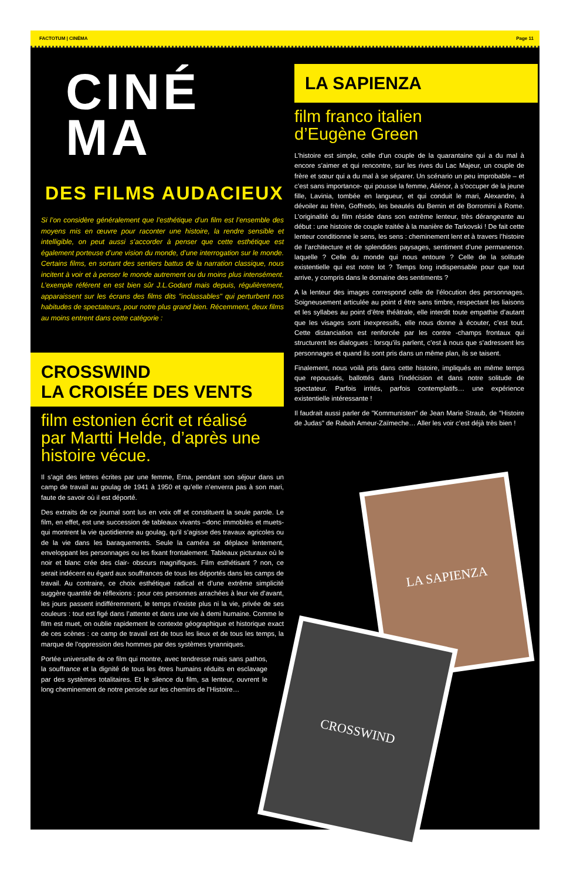FACTOTUM | CINÉMA Page 11
CINÉ
MA
DES FILMS AUDACIEUX
Si l’on considère généralement que l’esthétique d’un film est l’ensemble des moyens mis en œuvre pour raconter une histoire, la rendre sensible et intelligible, on peut aussi s’accorder à penser que cette esthétique est également porteuse d’une vision du monde, d’une interrogation sur le monde. Certains films, en sortant des sentiers battus de la narration classique, nous incitent à voir et à penser le monde autrement ou du moins plus intensément. L’exemple référent en est bien sûr J.L.Godard mais depuis, régulièrement, apparaissent sur les écrans des films dits "inclassables" qui perturbent nos habitudes de spectateurs, pour notre plus grand bien. Récemment, deux films au moins entrent dans cette catégorie :
CROSSWIND
LA CROISÉE DES VENTS
film estonien écrit et réalisé par Martti Helde, d’après une histoire vécue.
Il s’agit des lettres écrites par une femme, Erna, pendant son séjour dans un camp de travail au goulag de 1941 à 1950 et qu’elle n’enverra pas à son mari, faute de savoir où il est déporté.
Des extraits de ce journal sont lus en voix off et constituent la seule parole. Le film, en effet, est une succession de tableaux vivants –donc immobiles et muets- qui montrent la vie quotidienne au goulag, qu’il s’agisse des travaux agricoles ou de la vie dans les baraquements. Seule la caméra se déplace lentement, enveloppant les personnages ou les fixant frontalement. Tableaux picturaux où le noir et blanc crée des clair- obscurs magnifiques. Film esthétisant ? non, ce serait indécent eu égard aux souffrances de tous les déportés dans les camps de travail. Au contraire, ce choix esthétique radical et d’une extrême simplicité suggère quantité de réflexions : pour ces personnes arrachées à leur vie d’avant, les jours passent indifféremment, le temps n’existe plus ni la vie, privée de ses couleurs : tout est figé dans l’attente et dans une vie à demi humaine. Comme le film est muet, on oublie rapidement le contexte géographique et historique exact de ces scènes : ce camp de travail est de tous les lieux et de tous les temps, la marque de l’oppression des hommes par des systèmes tyranniques.
Portée universelle de ce film qui montre, avec tendresse mais sans pathos, la souffrance et la dignité de tous les êtres humains réduits en esclavage par des systèmes totalitaires. Et le silence du film, sa lenteur, ouvrent le long cheminement de notre pensée sur les chemins de l’Histoire…
LA SAPIENZA
film franco italien
d’Eugène Green
L’histoire est simple, celle d’un couple de la quarantaine qui a du mal à encore s’aimer et qui rencontre, sur les rives du Lac Majeur, un couple de frère et sœur qui a du mal à se séparer. Un scénario un peu improbable – et c’est sans importance- qui pousse la femme, Aliénor, à s’occuper de la jeune fille, Lavinia, tombée en langueur, et qui conduit le mari, Alexandre, à dévoiler au frère, Goffredo, les beautés du Bernin et de Borromini à Rome. L’originalité du film réside dans son extrême lenteur, très dérangeante au début : une histoire de couple traitée à la manière de Tarkovski ! De fait cette lenteur conditionne le sens, les sens : cheminement lent et à travers l’histoire de l’architecture et de splendides paysages, sentiment d’une permanence. laquelle ? Celle du monde qui nous entoure ? Celle de la solitude existentielle qui est notre lot ? Temps long indispensable pour que tout arrive, y compris dans le domaine des sentiments ?
A la lenteur des images correspond celle de l’élocution des personnages. Soigneusement articulée au point d être sans timbre, respectant les liaisons et les syllabes au point d’être théâtrale, elle interdit toute empathie d’autant que les visages sont inexpressifs, elle nous donne à écouter, c’est tout. Cette distanciation est renforcée par les contre -champs frontaux qui structurent les dialogues : lorsqu’ils parlent, c’est à nous que s’adressent les personnages et quand ils sont pris dans un même plan, ils se taisent.
Finalement, nous voilà pris dans cette histoire, impliqués en même temps que repoussés, ballottés dans l’indécision et dans notre solitude de spectateur. Parfois irrités, parfois contemplatifs… une expérience existentielle intéressante !
Il faudrait aussi parler de "Kommunisten" de Jean Marie Straub, de "Histoire de Judas" de Rabah Ameur-Zaïmeche… Aller les voir c’est déjà très bien !
LA SAPIENZA
CROSSWIND